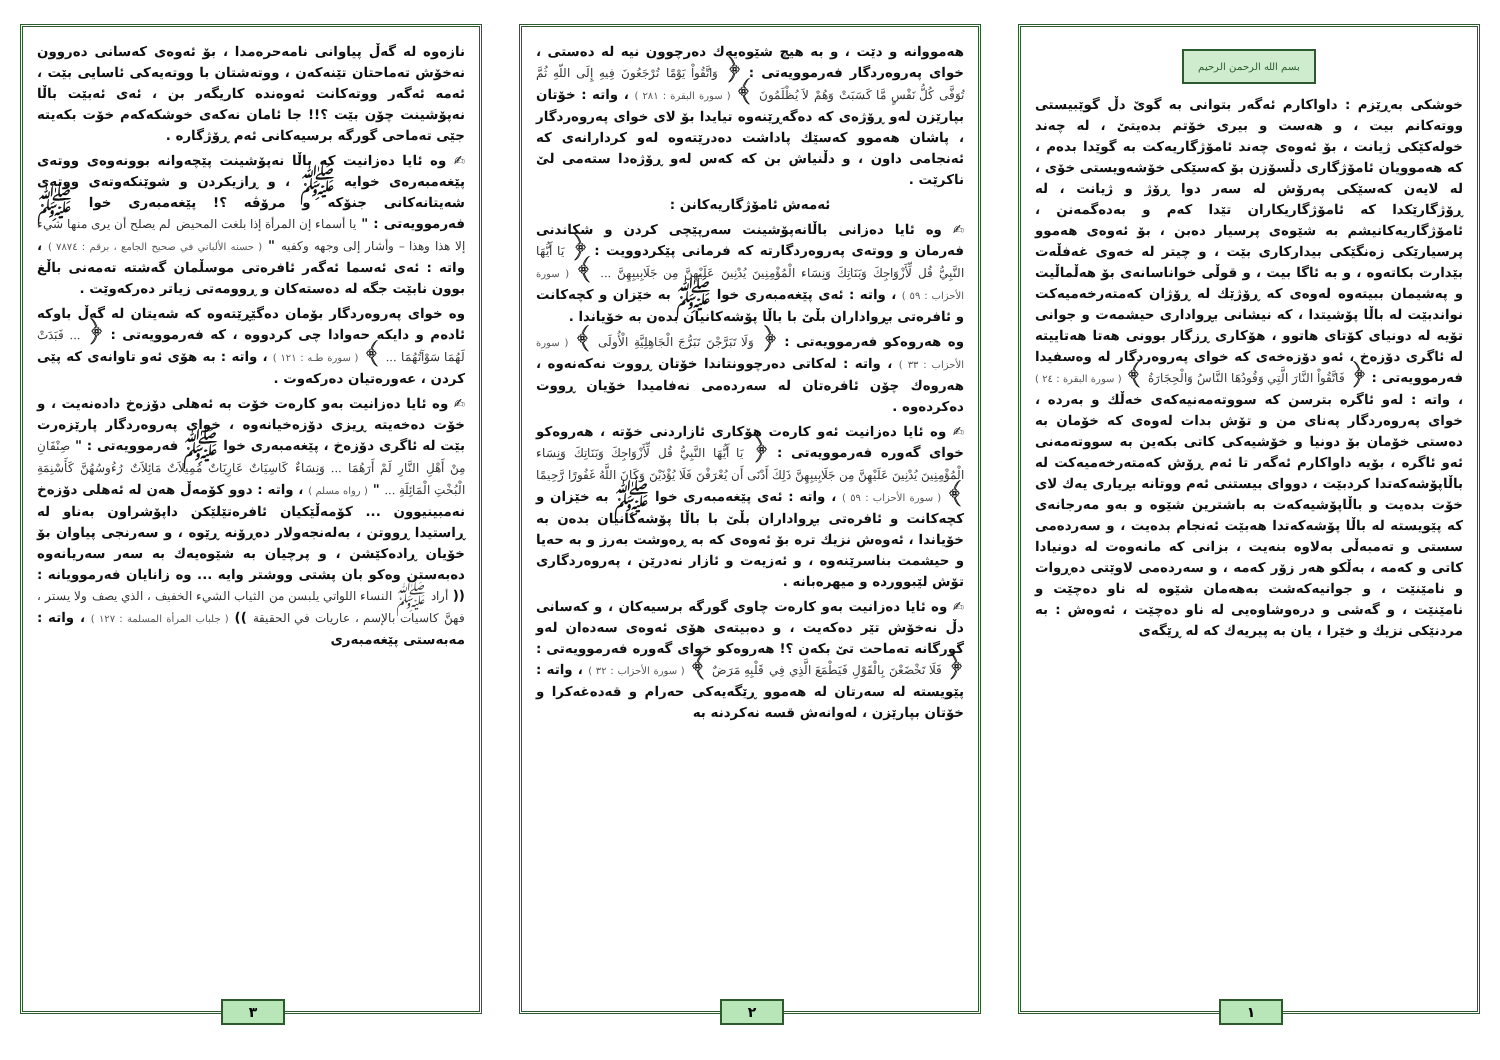بسم الله الرحمن الرحيم
خوشکی بەڕێزم : داواکارم ئەگەر بتوانی بە گوێ دڵ گوێبیستی ووتەکانم بیت ، و هەست و بیری خۆتم بدەیتێ ، لە چەند خولەکێکی ژیانت ، بۆ ئەوەی چەند ئامۆژگاریەکت بە گوێدا بدەم ، کە هەموویان ئامۆژگاری دڵسۆزن بۆ کەسێکی خۆشەویستی خۆی ، لە لایەن کەسێکی پەرۆش لە سەر دوا ڕۆژ و ژیانت ، لە ڕۆژگارێکدا کە ئامۆژگاریکاران تێدا کەم و بەدەگمەنن ، ئامۆژگاریەکانیشم بە شێوەی پرسیار دەبن ، بۆ ئەوەی هەموو پرسیارێکی زەنگێکی بیدارکاری بێت ، و چیتر لە خەوی غەفڵەت بێدارت بکاتەوە ، و بە ئاگا بیت ، و قوڵی خواناسانەی بۆ هەڵماڵیت و پەشیمان ببیتەوە لەوەی کە ڕۆژێك لە ڕۆژان کەمتەرخەمیەکت نواندبێت لە باڵا پۆشیتدا ، کە نیشانی بڕواداری حیشمەت و جوانی تۆیە لە دونیای کۆتای هاتوو ، هۆکاری ڕزگار بوونی هەتا هەتاییتە لە ئاگری دۆزەخ ، ئەو دۆزەخەی کە خوای پەروەردگار لە وەسفیدا فەرموویەتی : ﴿ فَاتَّقُواْ النَّارَ الَّتِي وَقُودُهَا النَّاسُ وَالْحِجَارَةُ ﴾ ( سورة البقرة : ٢٤ ) ، واتە : لەو ئاگرە بترسن کە سووتەمەنیەکەی خەڵك و بەردە ، خوای پەروەردگار پەنای من و تۆش بدات لەوەی کە خۆمان بە دەستی خۆمان بۆ دونیا و خۆشیەکی کاتی بکەین بە سووتەمەنی ئەو ئاگرە ، بۆیە داواکارم ئەگەر تا ئەم ڕۆش کەمتەرخەمیەکت لە باڵاپۆشەکەتدا کردبێت ، دووای بیستنی ئەم ووتانە بڕیاری یەك لای خۆت بدەیت و باڵاپۆشیەکەت بە باشترین شێوە و بەو مەرجانەی کە پێویستە لە باڵا پۆشەکەتدا هەبێت ئەنجام بدەیت ، و سەردەمی سستی و تەمبەڵی بەلاوە بنەیت ، بزانی کە مانەوەت لە دونیادا کاتی و کەمە ، بەڵکو هەر زۆر کەمە ، و سەردەمی لاوێتی دەڕوات و نامێنێت ، و جوانیەکەشت بەهەمان شێوە لە ناو دەچێت و نامێنێت ، و گەشی و درەوشاوەیی لە ناو دەچێت ، ئەوەش : بە مردنێکی نزیك و خێرا ، یان بە پیریەك کە لە ڕێگەی
١
هەمووانە و دێت ، و بە هیچ شێوەیەك دەرچوون نیە لە دەستی ، خوای پەروەردگار فەرموویەتی : ﴿ وَاتَّقُواْ يَوْمًا تُرْجَعُونَ فِيهِ إِلَى اللّهِ ثُمَّ تُوَفَّى كُلُّ نَفْسٍ مَّا كَسَبَتْ وَهُمْ لاَ يُظْلَمُونَ ﴾ ( سورة البقرة : ٢٨١ ) ، واتە : خۆتان بپارێزن لەو ڕۆژەی کە دەگەڕێنەوە تیایدا بۆ لای خوای پەروەردگار ، پاشان هەموو کەسێك پاداشت دەدرێتەوە لەو کردارانەی کە ئەنجامی داون ، و دڵنیاش بن کە کەس لەو ڕۆژەدا ستەمی لێ ناکرێت .
ئەمەش ئامۆژگاریەکانن :
✍ وە ئایا دەزانی باڵانەپۆشینت سەرپێچی کردن و شکاندنی فەرمان و ووتەی پەروەردگارتە کە فرمانی پێکردوویت : ﴿ يَا أَيُّهَا النَّبِيُّ قُل لِّأَزْوَاجِكَ وَبَنَاتِكَ وَنِسَاء الْمُؤْمِنِينَ يُدْنِينَ عَلَيْهِنَّ مِن جَلَابِيبِهِنَّ ... ﴾ ( سورة الأحزاب : ٥٩ ) ، واتە : ئەی پێغەمبەری خوا ﷺ بە خێزان و کچەکانت و ئافرەتی بڕواداران بڵێ با باڵا پۆشەکانیان بدەن بە خۆیاندا .
وە هەروەکو فەرموویەتی : ﴿ وَلَا تَبَرَّجْنَ تَبَرُّجَ الْجَاهِلِيَّةِ الْأُولَى ﴾ ( سورة الأحزاب : ٣٣ ) ، واتە : لەکاتی دەرچوونتاندا خۆتان ڕووت نەکەنەوە ، هەروەك چۆن ئافرەتان لە سەردەمی نەفامیدا خۆیان ڕووت دەکردەوە .
✍ وە ئایا دەزانیت ئەو کارەت هۆکاری ئازاردنی خۆتە ، هەروەکو خوای گەورە فەرموویەتی : ﴿ يَا أَيُّهَا النَّبِيُّ قُل لِّأَزْوَاجِكَ وَبَنَاتِكَ وَنِسَاء الْمُؤْمِنِينَ يُدْنِينَ عَلَيْهِنَّ مِن جَلَابِيبِهِنَّ ذَلِكَ أَدْنَى أَن يُعْرَفْنَ فَلَا يُؤْذَيْنَ وَكَانَ اللَّهُ غَفُورًا رَّحِيمًا ﴾ ( سورة الأحزاب : ٥٩ ) ، واتە : ئەی پێغەمبەری خوا ﷺ بە خێزان و کچەکانت و ئافرەتی بڕواداران بڵێ با باڵا پۆشەکانیان بدەن بە خۆیاندا ، ئەوەش نزیك ترە بۆ ئەوەی کە بە ڕەوشت بەرز و بە حەیا و حیشمت بناسرێنەوە ، و ئەزیەت و ئازار نەدرێن ، پەروەردگاری تۆش لێبووردە و میهرەبانە .
✍ وە ئایا دەزانیت بەو کارەت چاوی گورگە برسیەکان ، و کەسانی دڵ نەخۆش تێر دەکەیت ، و دەبیتەی هۆی ئەوەی سەدەان لەو گورگانە تەماحت تێ بکەن ؟! هەروەکو خوای گەورە فەرموویەتی : ﴿ فَلَا تَخْضَعْنَ بِالْقَوْلِ فَيَطْمَعَ الَّذِي فِي قَلْبِهِ مَرَضٌ ﴾ ( سورة الأحزاب : ٣٢ ) ، واتە : پێویستە لە سەرتان لە هەموو ڕێگەیەکی حەرام و قەدەغەکرا و خۆتان بپارێزن ، لەوانەش قسە نەکردنە بە
٢
نازەوە لە گەڵ پیاوانی نامەحرەمدا ، بۆ ئەوەی کەسانی دەروون نەخۆش تەماحتان تێنەکەن ، ووتەشتان با ووتەیەکی ئاسایی بێت ، ئەمە ئەگەر ووتەکانت ئەوەندە کاریگەر بن ، ئەی ئەبێت باڵا نەپۆشینت چۆن بێت ؟!! جا ئامان نەکەی خوشکەکەم خۆت بکەیتە جێی تەماحی گورگە برسیەکانی ئەم ڕۆژگارە .
✍ وە ئایا دەزانیت کە باڵا نەپۆشینت پێچەوانە بوونەوەی ووتەی پێغەمبەرەی خوایە ﷺ ، و ڕازیکردن و شوێنکەوتەی ووتەی شەیتانەکانی جنۆکە و مرۆڤە ؟! پێغەمبەری خوا ﷺ فەرموویەتی : " يا أسماء إن المرأة إذا بلغت المحيض لم يصلح أن يرى منها شيء إلا هذا وهذا – وأشار إلى وجهه وكفيه " ( حسنه الألباني في صحيح الجامع ، برقم : ٧٨٧٤ ) ، واتە : ئەی ئەسما ئەگەر ئافرەتی موسڵمان گەشتە تەمەنی باڵغ بوون نابێت جگە لە دەستەکان و ڕوومەتی زیاتر دەرکەوێت .
وە خوای پەروەردگار بۆمان دەگێڕێتەوە کە شەیتان لە گەڵ باوکە ئادەم و دایکە حەوادا چی کردووە ، کە فەرموویەتی : ﴿ ... فَبَدَتْ لَهُمَا سَوْآتُهُمَا ... ﴾ ( سورة طـه : ١٢١ ) ، واتە : بە هۆی ئەو تاوانەی کە پێی کردن ، عەورەتیان دەرکەوت .
✍ وە ئایا دەزانیت بەو کارەت خۆت بە ئەهلی دۆزەخ دادەنەیت ، و خۆت دەخەیتە ڕیزی دۆزەخیانەوە ، خوای پەروەردگار پارێزەرت بێت لە ئاگری دۆزەخ ، پێغەمبەری خوا ﷺ فەرموویەتی : " صِنْفَانِ مِنْ أَهْلِ النَّارِ لَمْ أَرَهُمَا ... وَنِسَاءٌ كَاسِيَاتٌ عَارِيَاتٌ مُمِيلاَتٌ مَائِلاَتٌ رُءُوسُهُنَّ كَأَسْنِمَةِ الْبُخْتِ الْمَائِلَةِ ... " ( رواه مسلم ) ، واتە : دوو کۆمەڵ هەن لە ئەهلی دۆزەخ نەمبینیوون ... کۆمەڵێکیان ئافرەتێلێکن داپۆشراون بەناو لە ڕاستیدا ڕووتن ، بەلەنجەولار دەڕۆنە ڕێوە ، و سەرنجی پیاوان بۆ خۆیان ڕادەکێشن ، و پرچیان بە شێوەیەك بە سەر سەریانەوە دەبەستن وەکو بان پشتی ووشتر وایە ... وە زانایان فەرموویانە : (( أراد ﷺ النساء اللواتي يلبسن من الثياب الشيء الخفيف ، الذي يصف ولا يستر ، فهنَّ كاسيات بالإسم ، عاريات في الحقيقة )) ( جلباب المرأة المسلمة : ١٢٧ ) ، واتە : مەبەستی پێغەمبەری
٣